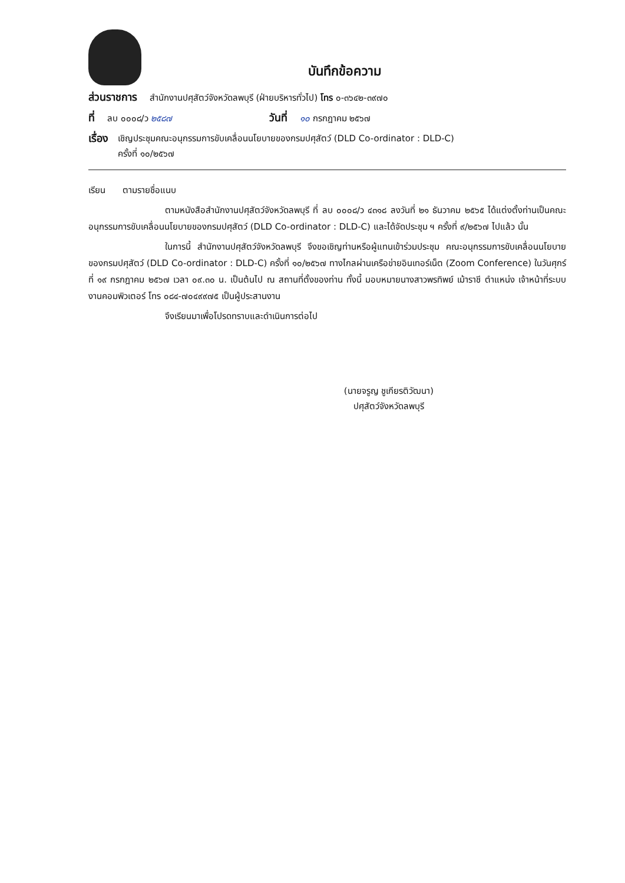บันทึกข้อความ
ส่วนราชการ สำนักงานปศุสัตว์จังหวัดลพบุรี (ฝ่ายบริหารทั่วไป) โทร ๐-๓๖๔๒-๓๙๗๐
ที่ ลบ ๐๐๐๘/ว ๒๕๘๗ วันที่ ๑๐ กรกฎาคม ๒๕๖๗
เรื่อง เชิญประชุมคณะอนุกรรมการขับเคลื่อนนโยบายของกรมปศุสัตว์ (DLD Co-ordinator : DLD-C)
ครั้งที่ ๑๐/๒๕๖๗
เรียน ตามรายชื่อแนบ
ตามหนังสือสำนักงานปศุสัตว์จังหวัดลพบุรี ที่ ลบ ๐๐๐๘/ว ๔๓๑๘ ลงวันที่ ๒๑ ธันวาคม ๒๕๖๕ ได้แต่งตั้งท่านเป็นคณะอนุกรรมการขับเคลื่อนนโยบายของกรมปศุสัตว์ (DLD Co-ordinator : DLD-C) และได้จัดประชุม ฯ ครั้งที่ ๙/๒๕๖๗ ไปแล้ว นั้น
ในการนี้ สำนักงานปศุสัตว์จังหวัดลพบุรี จึงขอเชิญท่านหรือผู้แทนเข้าร่วมประชุม คณะอนุกรรมการขับเคลื่อนนโยบายของกรมปศุสัตว์ (DLD Co-ordinator : DLD-C) ครั้งที่ ๑๐/๒๕๖๗ ทางไกลผ่านเครือข่ายอินเทอร์เน็ต (Zoom Conference) ในวันศุกร์ที่ ๑๙ กรกฎาคม ๒๕๖๗ เวลา ๐๙.๓๐ น. เป็นต้นไป ณ สถานที่ตั้งของท่าน ทั้งนี้ มอบหมายนางสาวพรทิพย์ เม้าราชี ตำแหน่ง เจ้าหน้าที่ระบบงานคอมพิวเตอร์ โทร ๐๘๔-๗๐๔๙๙๗๕ เป็นผู้ประสานงาน
จึงเรียนมาเพื่อโปรดทราบและดำเนินการต่อไป
(นายจรูญ ชูเกียรติวัฒนา)
ปศุสัตว์จังหวัดลพบุรี